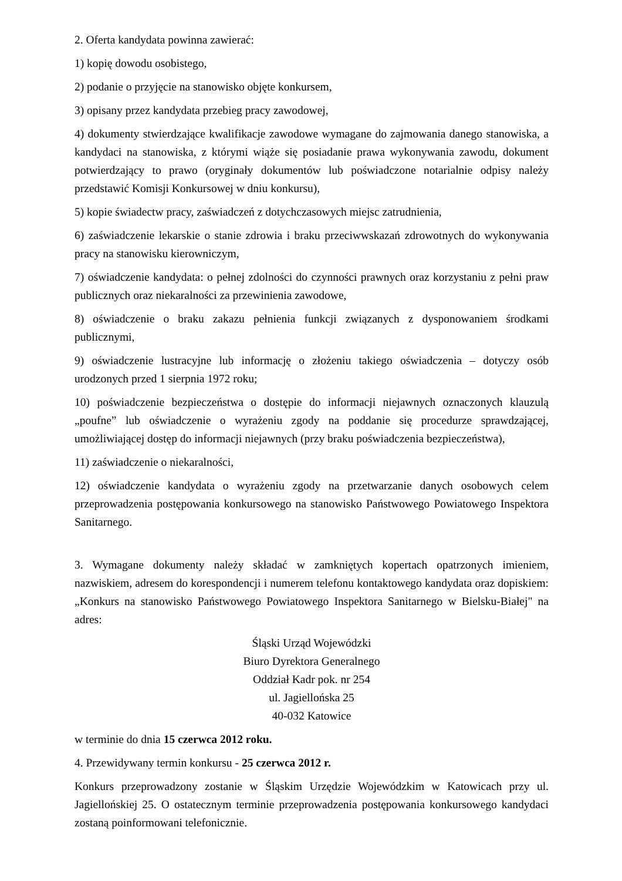2. Oferta kandydata powinna zawierać:
1) kopię dowodu osobistego,
2) podanie o przyjęcie na stanowisko objęte konkursem,
3) opisany przez kandydata przebieg pracy zawodowej,
4) dokumenty stwierdzające kwalifikacje zawodowe wymagane do zajmowania danego stanowiska, a kandydaci na stanowiska, z którymi wiąże się posiadanie prawa wykonywania zawodu, dokument potwierdzający to prawo (oryginały dokumentów lub poświadczone notarialnie odpisy należy przedstawić Komisji Konkursowej w dniu konkursu),
5) kopie świadectw pracy, zaświadczeń z dotychczasowych miejsc zatrudnienia,
6) zaświadczenie lekarskie o stanie zdrowia i braku przeciwwskazań zdrowotnych do wykonywania pracy na stanowisku kierowniczym,
7) oświadczenie kandydata: o pełnej zdolności do czynności prawnych oraz korzystaniu z pełni praw publicznych oraz niekaralności za przewinienia zawodowe,
8) oświadczenie o braku zakazu pełnienia funkcji związanych z dysponowaniem środkami publicznymi,
9) oświadczenie lustracyjne lub informację o złożeniu takiego oświadczenia – dotyczy osób urodzonych przed 1 sierpnia 1972 roku;
10) poświadczenie bezpieczeństwa o dostępie do informacji niejawnych oznaczonych klauzulą „poufne” lub oświadczenie o wyrażeniu zgody na poddanie się procedurze sprawdzającej, umożliwiającej dostęp do informacji niejawnych (przy braku poświadczenia bezpieczeństwa),
11) zaświadczenie o niekaralności,
12) oświadczenie kandydata o wyrażeniu zgody na przetwarzanie danych osobowych celem przeprowadzenia postępowania konkursowego na stanowisko Państwowego Powiatowego Inspektora Sanitarnego.
3. Wymagane dokumenty należy składać w zamkniętych kopertach opatrzonych imieniem, nazwiskiem, adresem do korespondencji i numerem telefonu kontaktowego kandydata oraz dopiskiem: „Konkurs na stanowisko Państwowego Powiatowego Inspektora Sanitarnego w Bielsku-Białej" na adres:
Śląski Urząd Wojewódzki
Biuro Dyrektora Generalnego
Oddział Kadr pok. nr 254
ul. Jagiellońska 25
40-032 Katowice
w terminie do dnia 15 czerwca 2012 roku.
4. Przewidywany termin konkursu - 25 czerwca 2012 r.
Konkurs przeprowadzony zostanie w Śląskim Urzędzie Wojewódzkim w Katowicach przy ul. Jagiellońskiej 25. O ostatecznym terminie przeprowadzenia postępowania konkursowego kandydaci zostaną poinformowani telefonicznie.